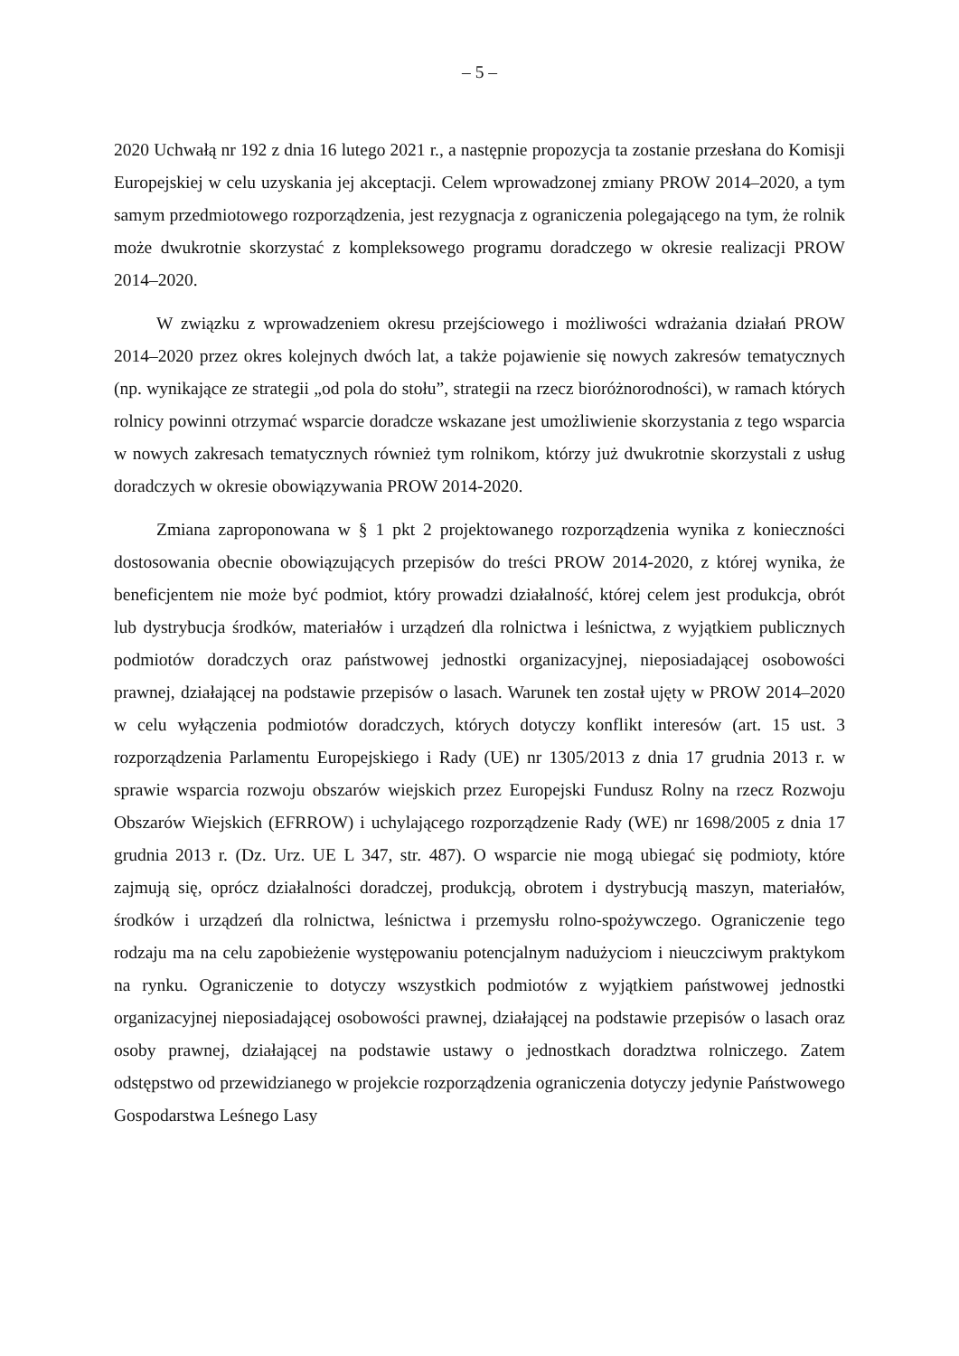– 5 –
2020 Uchwałą nr 192 z dnia 16 lutego 2021 r., a następnie propozycja ta zostanie przesłana do Komisji Europejskiej w celu uzyskania jej akceptacji. Celem wprowadzonej zmiany PROW 2014–2020, a tym samym przedmiotowego rozporządzenia, jest rezygnacja z ograniczenia polegającego na tym, że rolnik może dwukrotnie skorzystać z kompleksowego programu doradczego w okresie realizacji PROW 2014–2020.
W związku z wprowadzeniem okresu przejściowego i możliwości wdrażania działań PROW 2014–2020 przez okres kolejnych dwóch lat, a także pojawienie się nowych zakresów tematycznych (np. wynikające ze strategii „od pola do stołu”, strategii na rzecz bioróżnorodności), w ramach których rolnicy powinni otrzymać wsparcie doradcze wskazane jest umożliwienie skorzystania z tego wsparcia w nowych zakresach tematycznych również tym rolnikom, którzy już dwukrotnie skorzystali z usług doradczych w okresie obowiązywania PROW 2014-2020.
Zmiana zaproponowana w § 1 pkt 2 projektowanego rozporządzenia wynika z konieczności dostosowania obecnie obowiązujących przepisów do treści PROW 2014-2020, z której wynika, że beneficjentem nie może być podmiot, który prowadzi działalność, której celem jest produkcja, obrót lub dystrybucja środków, materiałów i urządzeń dla rolnictwa i leśnictwa, z wyjątkiem publicznych podmiotów doradczych oraz państwowej jednostki organizacyjnej, nieposiadającej osobowości prawnej, działającej na podstawie przepisów o lasach. Warunek ten został ujęty w PROW 2014–2020 w celu wyłączenia podmiotów doradczych, których dotyczy konflikt interesów (art. 15 ust. 3 rozporządzenia Parlamentu Europejskiego i Rady (UE) nr 1305/2013 z dnia 17 grudnia 2013 r. w sprawie wsparcia rozwoju obszarów wiejskich przez Europejski Fundusz Rolny na rzecz Rozwoju Obszarów Wiejskich (EFRROW) i uchylającego rozporządzenie Rady (WE) nr 1698/2005 z dnia 17 grudnia 2013 r. (Dz. Urz. UE L 347, str. 487). O wsparcie nie mogą ubiegać się podmioty, które zajmują się, oprócz działalności doradczej, produkcją, obrotem i dystrybucją maszyn, materiałów, środków i urządzeń dla rolnictwa, leśnictwa i przemysłu rolno-spożywczego. Ograniczenie tego rodzaju ma na celu zapobieżenie występowaniu potencjalnym nadużyciom i nieuczciwym praktykom na rynku. Ograniczenie to dotyczy wszystkich podmiotów z wyjątkiem państwowej jednostki organizacyjnej nieposiadającej osobowości prawnej, działającej na podstawie przepisów o lasach oraz osoby prawnej, działającej na podstawie ustawy o jednostkach doradztwa rolniczego. Zatem odstępstwo od przewidzianego w projekcie rozporządzenia ograniczenia dotyczy jedynie Państwowego Gospodarstwa Leśnego Lasy